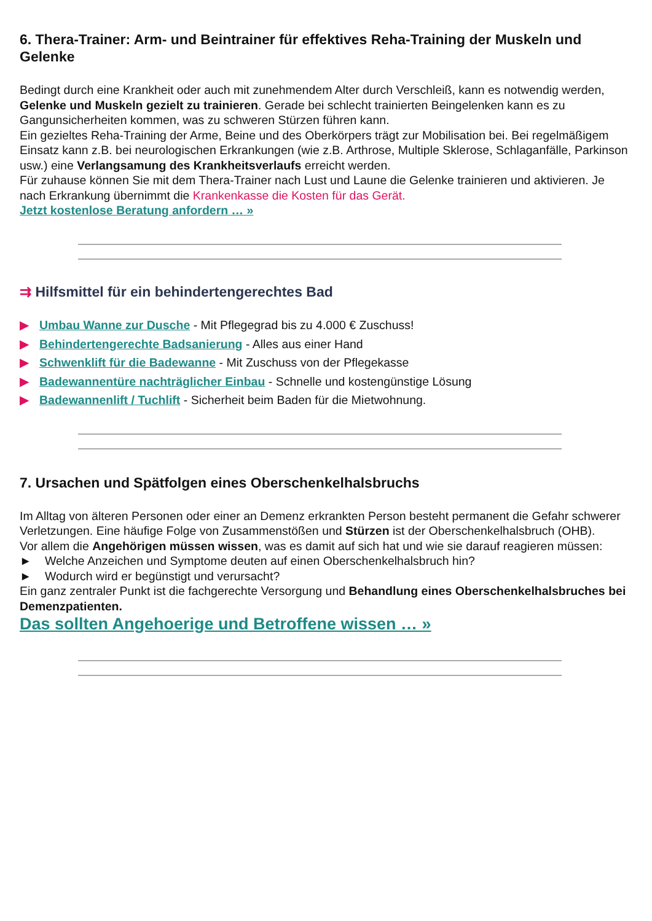6. Thera-Trainer: Arm- und Beintrainer für effektives Reha-Training der Muskeln und Gelenke
Bedingt durch eine Krankheit oder auch mit zunehmendem Alter durch Verschleiß, kann es notwendig werden, Gelenke und Muskeln gezielt zu trainieren. Gerade bei schlecht trainierten Beingelenken kann es zu Gangunsicherheiten kommen, was zu schweren Stürzen führen kann.
Ein gezieltes Reha-Training der Arme, Beine und des Oberkörpers trägt zur Mobilisation bei. Bei regelmäßigem Einsatz kann z.B. bei neurologischen Erkrankungen (wie z.B. Arthrose, Multiple Sklerose, Schlaganfälle, Parkinson usw.) eine Verlangsamung des Krankheitsverlaufs erreicht werden.
Für zuhause können Sie mit dem Thera-Trainer nach Lust und Laune die Gelenke trainieren und aktivieren. Je nach Erkrankung übernimmt die Krankenkasse die Kosten für das Gerät.
Jetzt kostenlose Beratung anfordern … »
⇉ Hilfsmittel für ein behindertengerechtes Bad
▶ Umbau Wanne zur Dusche - Mit Pflegegrad bis zu 4.000 € Zuschuss!
▶ Behindertengerechte Badsanierung - Alles aus einer Hand
▶ Schwenklift für die Badewanne - Mit Zuschuss von der Pflegekasse
▶ Badewannentüre nachträglicher Einbau - Schnelle und kostengünstige Lösung
▶ Badewannenlift / Tuchlift - Sicherheit beim Baden für die Mietwohnung.
7. Ursachen und Spätfolgen eines Oberschenkelhalsbruchs
Im Alltag von älteren Personen oder einer an Demenz erkrankten Person besteht permanent die Gefahr schwerer Verletzungen. Eine häufige Folge von Zusammenstößen und Stürzen ist der Oberschenkelhalsbruch (OHB).
Vor allem die Angehörigen müssen wissen, was es damit auf sich hat und wie sie darauf reagieren müssen:
► Welche Anzeichen und Symptome deuten auf einen Oberschenkelhalsbruch hin?
► Wodurch wird er begünstigt und verursacht?
Ein ganz zentraler Punkt ist die fachgerechte Versorgung und Behandlung eines Oberschenkelhalsbruches bei Demenzpatienten.
Das sollten Angehoerige und Betroffene wissen … »